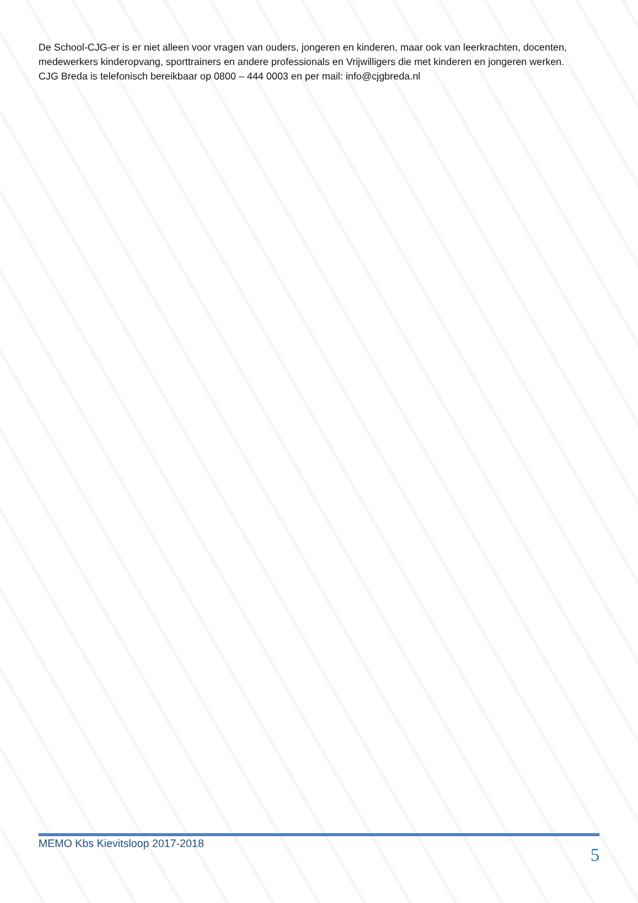De School-CJG-er is er niet alleen voor vragen van ouders, jongeren en kinderen, maar ook van leerkrachten, docenten, medewerkers kinderopvang, sporttrainers en andere professionals en Vrijwilligers die met kinderen en jongeren werken.
CJG Breda is telefonisch bereikbaar op 0800 – 444 0003 en per mail: info@cjgbreda.nl
MEMO Kbs Kievitsloop 2017-2018 5